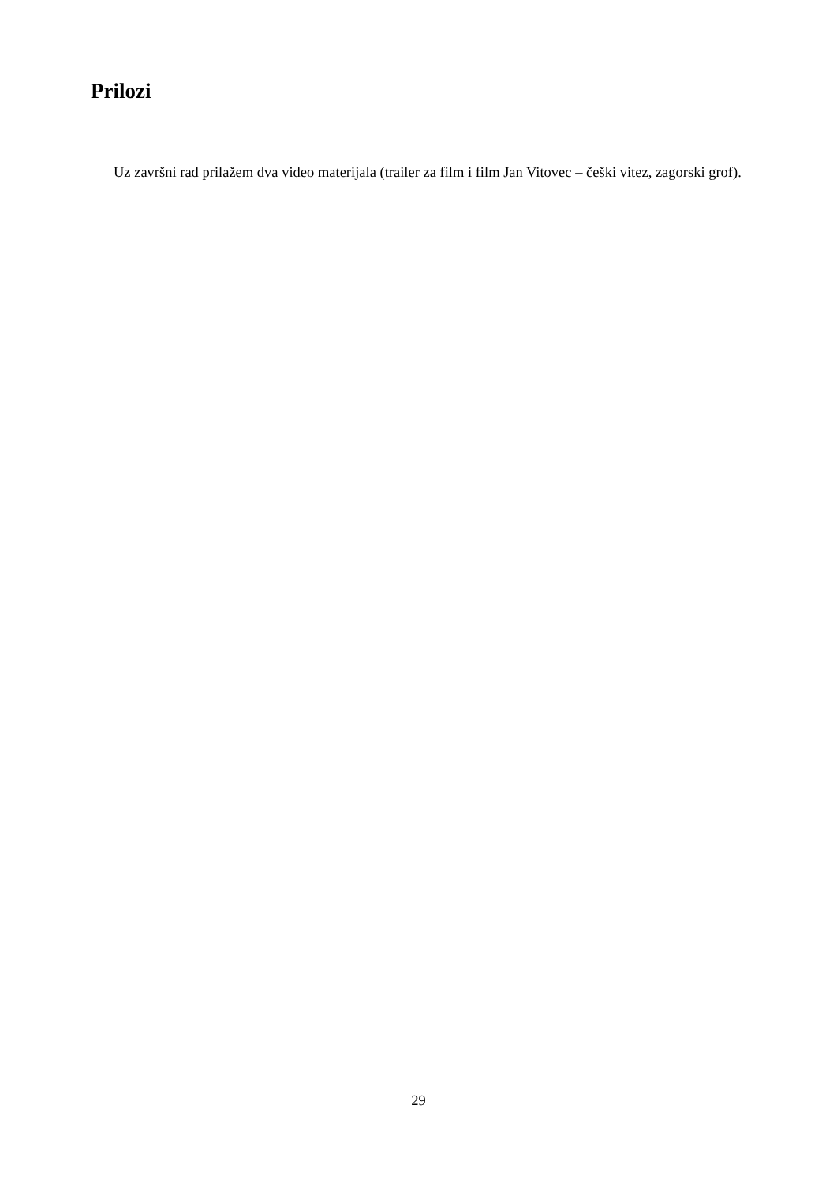Prilozi
Uz završni rad prilažem dva video materijala (trailer za film i film Jan Vitovec – češki vitez, zagorski grof).
29